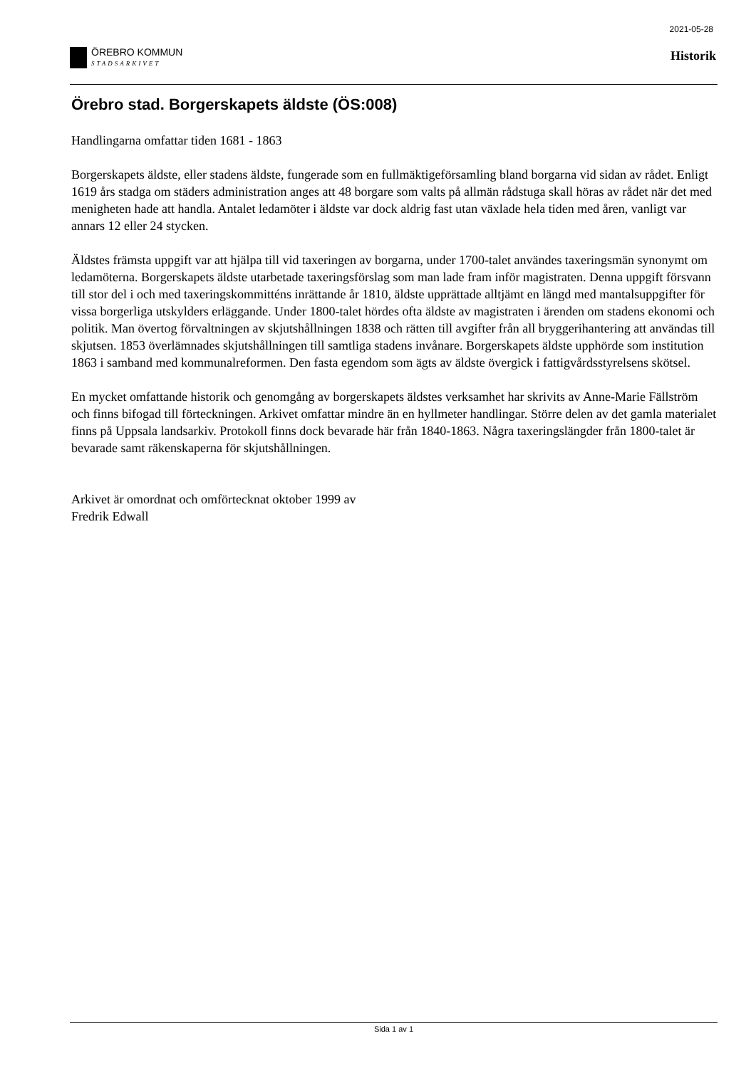ÖREBRO KOMMUN
STADSARKIVET
2021-05-28
Historik
Örebro stad. Borgerskapets äldste (ÖS:008)
Handlingarna omfattar tiden 1681 - 1863
Borgerskapets äldste, eller stadens äldste, fungerade som en fullmäktigeförsamling bland borgarna vid sidan av rådet. Enligt 1619 års stadga om städers administration anges att 48 borgare som valts på allmän rådstuga skall höras av rådet när det med menigheten hade att handla. Antalet ledamöter i äldste var dock aldrig fast utan växlade hela tiden med åren, vanligt var annars 12 eller 24 stycken.
Äldstes främsta uppgift var att hjälpa till vid taxeringen av borgarna, under 1700-talet användes taxeringsmän synonymt om ledamöterna. Borgerskapets äldste utarbetade taxeringsförslag som man lade fram inför magistraten. Denna uppgift försvann till stor del i och med taxeringskommitténs inrättande år 1810, äldste upprättade alltjämt en längd med mantalsuppgifter för vissa borgerliga utskylders erläggande. Under 1800-talet hördes ofta äldste av magistraten i ärenden om stadens ekonomi och politik. Man övertog förvaltningen av skjutshållningen 1838 och rätten till avgifter från all bryggerihantering att användas till skjutsen. 1853 överlämnades skjutshållningen till samtliga stadens invånare. Borgerskapets äldste upphörde som institution 1863 i samband med kommunalreformen. Den fasta egendom som ägts av äldste övergick i fattigvårdsstyrelsens skötsel.
En mycket omfattande historik och genomgång av borgerskapets äldstes verksamhet har skrivits av Anne-Marie Fällström och finns bifogad till förteckningen. Arkivet omfattar mindre än en hyllmeter handlingar. Större delen av det gamla materialet finns på Uppsala landsarkiv. Protokoll finns dock bevarade här från 1840-1863. Några taxeringslängder från 1800-talet är bevarade samt räkenskaperna för skjutshållningen.
Arkivet är omordnat och omförtecknat oktober 1999 av
Fredrik Edwall
Sida 1 av 1